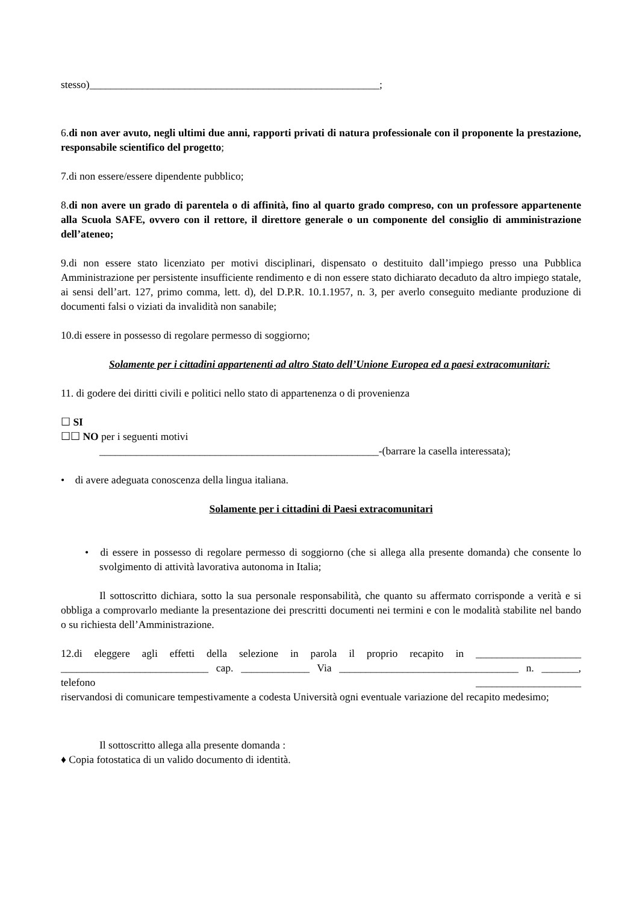stesso)_______________________________________________________;
6.di non aver avuto, negli ultimi due anni, rapporti privati di natura professionale con il proponente la prestazione, responsabile scientifico del progetto;
7.di non essere/essere dipendente pubblico;
8.di non avere un grado di parentela o di affinità, fino al quarto grado compreso, con un professore appartenente alla Scuola SAFE, ovvero con il rettore, il direttore generale o un componente del consiglio di amministrazione dell’ateneo;
9.di non essere stato licenziato per motivi disciplinari, dispensato o destituito dall’impiego presso una Pubblica Amministrazione per persistente insufficiente rendimento e di non essere stato dichiarato decaduto da altro impiego statale, ai sensi dell’art. 127, primo comma, lett. d), del D.P.R. 10.1.1957, n. 3, per averlo conseguito mediante produzione di documenti falsi o viziati da invalidità non sanabile;
10.di essere in possesso di regolare permesso di soggiorno;
Solamente per i cittadini appartenenti ad altro Stato dell’Unione Europea ed a paesi extracomunitari:
11. di godere dei diritti civili e politici nello stato di appartenenza o di provenienza
☐ SI
☐☐ NO per i seguenti motivi
_____________________________________________________-(barrare la casella interessata);
• di avere adeguata conoscenza della lingua italiana.
Solamente per i cittadini di Paesi extracomunitari
• di essere in possesso di regolare permesso di soggiorno (che si allega alla presente domanda) che consente lo svolgimento di attività lavorativa autonoma in Italia;
Il sottoscritto dichiara, sotto la sua personale responsabilità, che quanto su affermato corrisponde a verità e si obbliga a comprovarlo mediante la presentazione dei prescritti documenti nei termini e con le modalità stabilite nel bando o su richiesta dell’Amministrazione.
12.di eleggere agli effetti della selezione in parola il proprio recapito in ____________________ ____________________________ cap. _____________ Via __________________________________ n. _______, telefono ____________________
riservandosi di comunicare tempestivamente a codesta Università ogni eventuale variazione del recapito medesimo;
Il sottoscritto allega alla presente domanda :
♦ Copia fotostatica di un valido documento di identità.